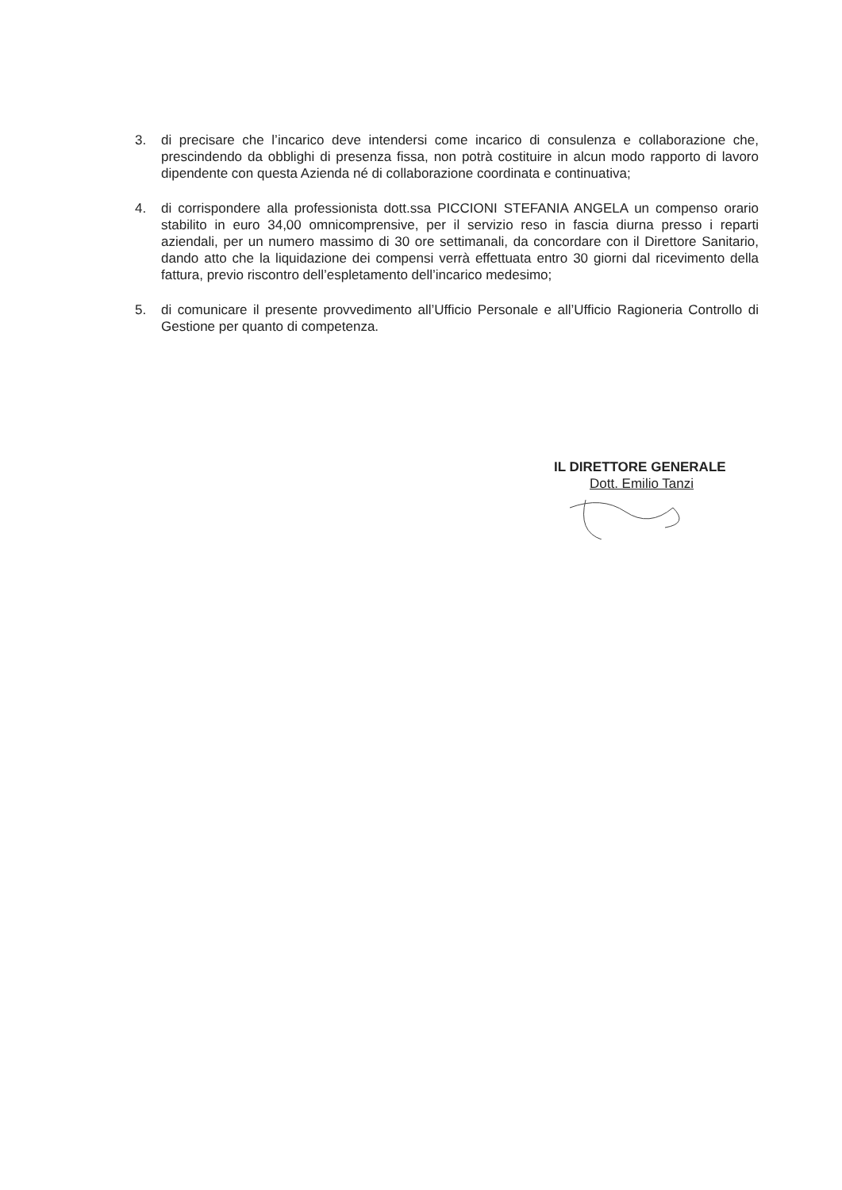3. di precisare che l’incarico deve intendersi come incarico di consulenza e collaborazione che, prescindendo da obblighi di presenza fissa, non potrà costituire in alcun modo rapporto di lavoro dipendente con questa Azienda né di collaborazione coordinata e continuativa;
4. di corrispondere alla professionista dott.ssa PICCIONI STEFANIA ANGELA un compenso orario stabilito in euro 34,00 omnicomprensive, per il servizio reso in fascia diurna presso i reparti aziendali, per un numero massimo di 30 ore settimanali, da concordare con il Direttore Sanitario, dando atto che la liquidazione dei compensi verrà effettuata entro 30 giorni dal ricevimento della fattura, previo riscontro dell’espletamento dell’incarico medesimo;
5. di comunicare il presente provvedimento all’Ufficio Personale e all’Ufficio Ragioneria Controllo di Gestione per quanto di competenza.
IL DIRETTORE GENERALE
Dott. Emilio Tanzi